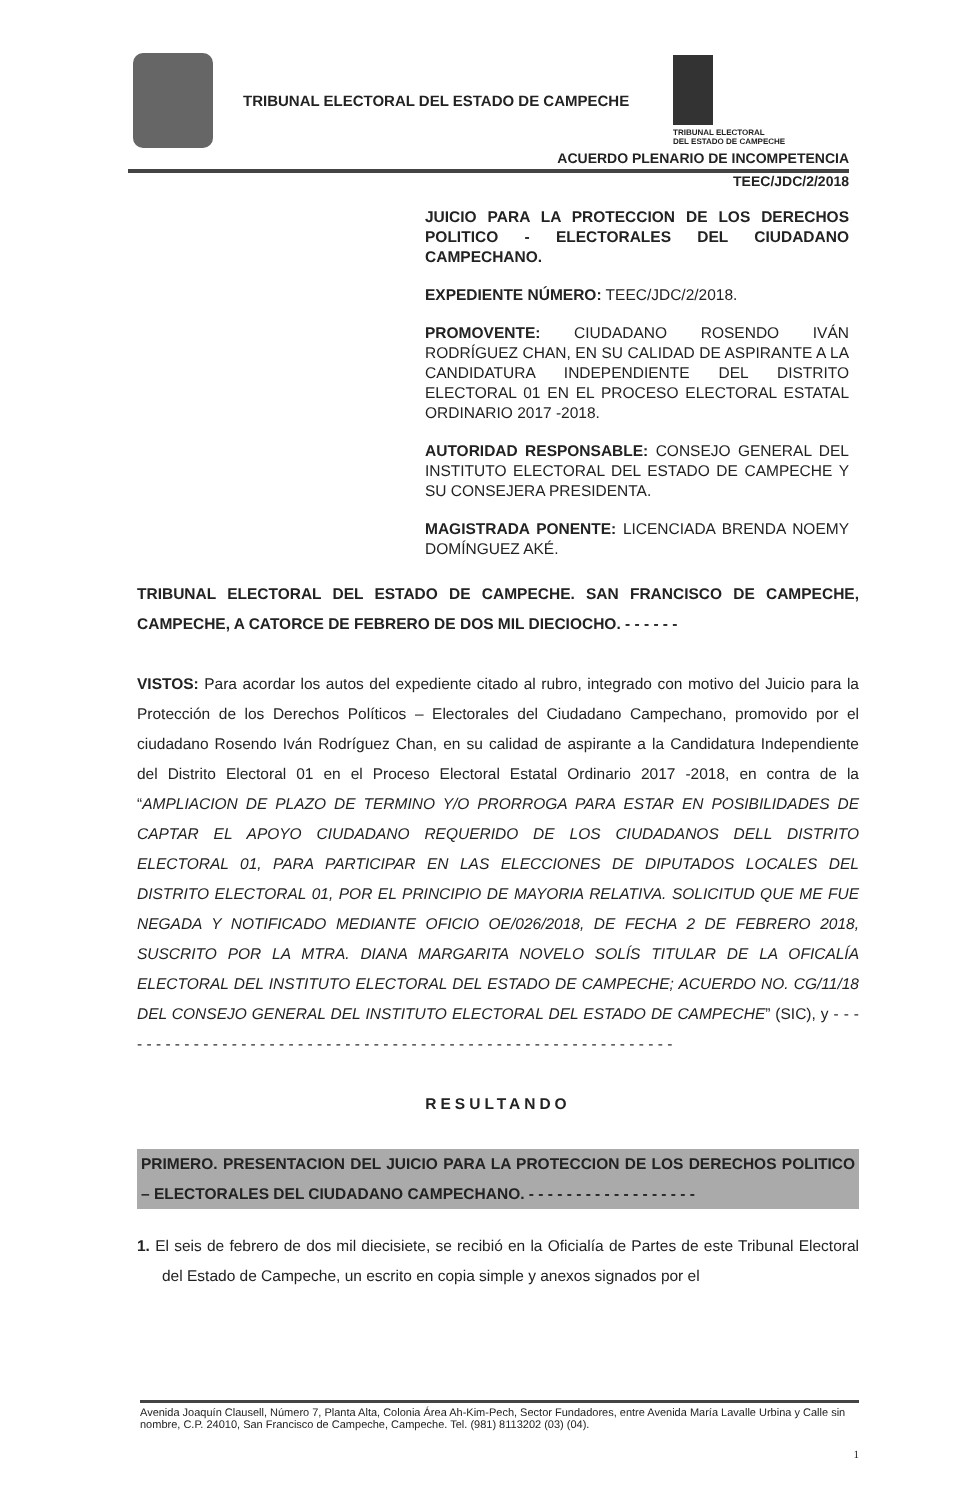TRIBUNAL ELECTORAL DEL ESTADO DE CAMPECHE
TRIBUNAL ELECTORAL
DEL ESTADO DE CAMPECHE
ACUERDO PLENARIO DE INCOMPETENCIA
TEEC/JDC/2/2018
JUICIO PARA LA PROTECCION DE LOS DERECHOS POLITICO - ELECTORALES DEL CIUDADANO CAMPECHANO.
EXPEDIENTE NÚMERO: TEEC/JDC/2/2018.
PROMOVENTE: CIUDADANO ROSENDO IVÁN RODRÍGUEZ CHAN, EN SU CALIDAD DE ASPIRANTE A LA CANDIDATURA INDEPENDIENTE DEL DISTRITO ELECTORAL 01 EN EL PROCESO ELECTORAL ESTATAL ORDINARIO 2017 -2018.
AUTORIDAD RESPONSABLE: CONSEJO GENERAL DEL INSTITUTO ELECTORAL DEL ESTADO DE CAMPECHE Y SU CONSEJERA PRESIDENTA.
MAGISTRADA PONENTE: LICENCIADA BRENDA NOEMY DOMÍNGUEZ AKÉ.
TRIBUNAL ELECTORAL DEL ESTADO DE CAMPECHE. SAN FRANCISCO DE CAMPECHE, CAMPECHE, A CATORCE DE FEBRERO DE DOS MIL DIECIOCHO. - - - - - -
VISTOS: Para acordar los autos del expediente citado al rubro, integrado con motivo del Juicio para la Protección de los Derechos Políticos – Electorales del Ciudadano Campechano, promovido por el ciudadano Rosendo Iván Rodríguez Chan, en su calidad de aspirante a la Candidatura Independiente del Distrito Electoral 01 en el Proceso Electoral Estatal Ordinario 2017 -2018, en contra de la “AMPLIACION DE PLAZO DE TERMINO Y/O PRORROGA PARA ESTAR EN POSIBILIDADES DE CAPTAR EL APOYO CIUDADANO REQUERIDO DE LOS CIUDADANOS DELL DISTRITO ELECTORAL 01, PARA PARTICIPAR EN LAS ELECCIONES DE DIPUTADOS LOCALES DEL DISTRITO ELECTORAL 01, POR EL PRINCIPIO DE MAYORIA RELATIVA. SOLICITUD QUE ME FUE NEGADA Y NOTIFICADO MEDIANTE OFICIO OE/026/2018, DE FECHA 2 DE FEBRERO 2018, SUSCRITO POR LA MTRA. DIANA MARGARITA NOVELO SOLÍS TITULAR DE LA OFICALÍA ELECTORAL DEL INSTITUTO ELECTORAL DEL ESTADO DE CAMPECHE; ACUERDO NO. CG/11/18 DEL CONSEJO GENERAL DEL INSTITUTO ELECTORAL DEL ESTADO DE CAMPECHE” (SIC), y - - - - - - - - - - - - - - - - - - - - - - - - - - - - - - - - - - - - - - - - - - - - - - - - - - - - - - - - - - - -
RESULTANDO
PRIMERO. PRESENTACION DEL JUICIO PARA LA PROTECCION DE LOS DERECHOS POLITICO – ELECTORALES DEL CIUDADANO CAMPECHANO. - - - - - - - - - - - - - - - - - -
1. El seis de febrero de dos mil diecisiete, se recibió en la Oficialía de Partes de este Tribunal Electoral del Estado de Campeche, un escrito en copia simple y anexos signados por el
Avenida Joaquín Clausell, Número 7, Planta Alta, Colonia Área Ah-Kim-Pech, Sector Fundadores, entre Avenida María Lavalle Urbina y Calle sin nombre, C.P. 24010, San Francisco de Campeche, Campeche. Tel. (981) 8113202 (03) (04).
1